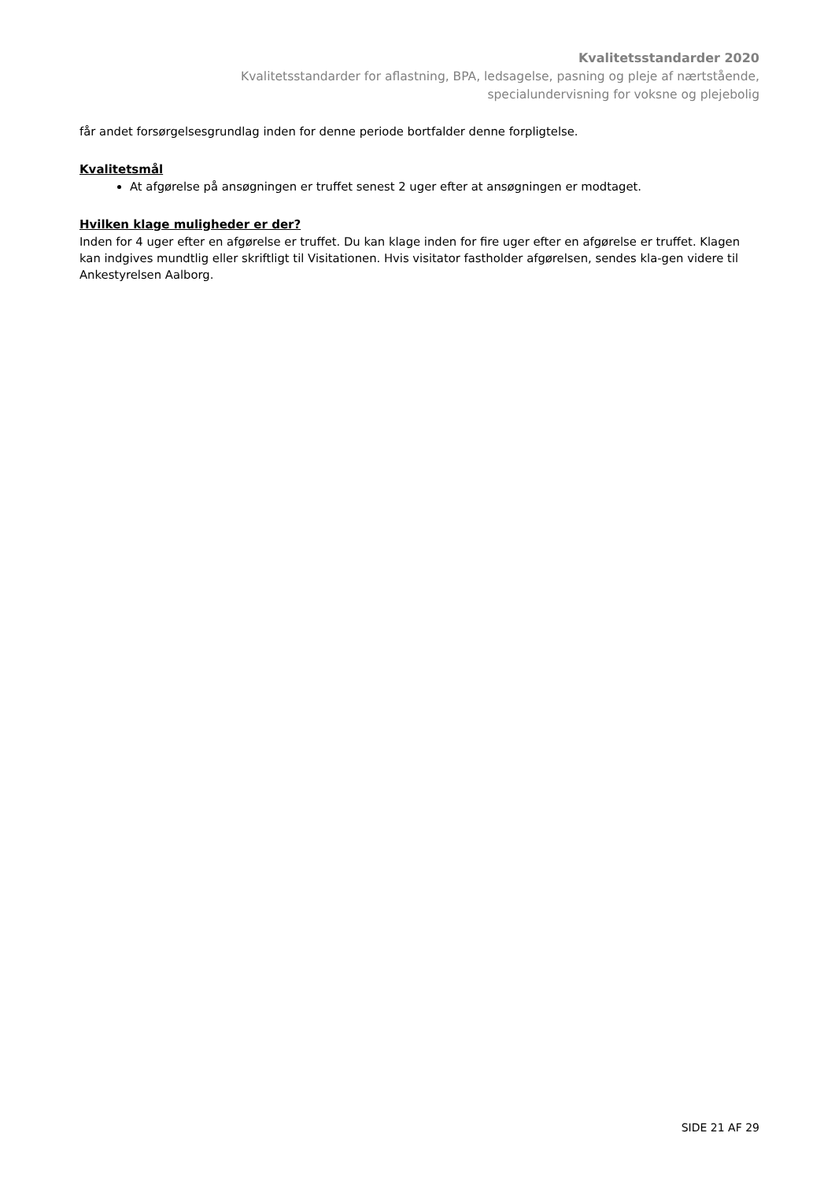Kvalitetsstandarder 2020
Kvalitetsstandarder for aflastning, BPA, ledsagelse, pasning og pleje af nærtstående,
specialundervisning for voksne og plejebolig
får andet forsørgelsesgrundlag inden for denne periode bortfalder denne forpligtelse.
Kvalitetsmål
At afgørelse på ansøgningen er truffet senest 2 uger efter at ansøgningen er modtaget.
Hvilken klage muligheder er der?
Inden for 4 uger efter en afgørelse er truffet. Du kan klage inden for fire uger efter en afgørelse er truffet. Klagen kan indgives mundtlig eller skriftligt til Visitationen. Hvis visitator fastholder afgørelsen, sendes kla-gen videre til Ankestyrelsen Aalborg.
SIDE 21 AF 29